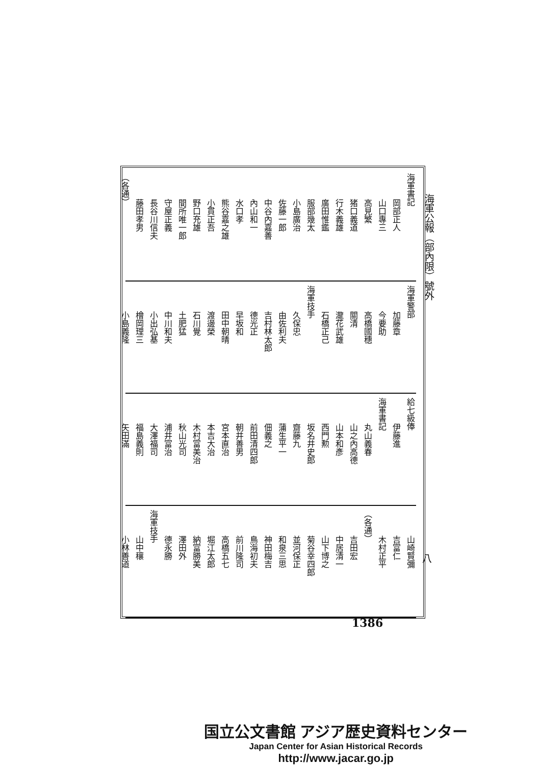海軍公報（部內限）號外
海軍書記
岡部正人
山口專三
高見繁
猪口義道
行木義雄
廣田惟鑑
服部幾太
小島廣治
佐藤一郎
中谷內嘉善
內山和一
水口孝
熊谷嘉之雄
小貫正吾
野口充雄
間所唯一郎
守屋正義
長谷川信夫
藤田孝男
（各通）
海軍警部
加藤章
今要助
高橋國穗
關清
瀧花武雄
石橋正己
海軍技手
久保忠
由佐利夫
吉村林太郎
德光正
早坂和
田中朝晴
渡邊榮
石川覺
土肥猛
中川和夫
小出弘基
檜岡理三
小島義隆
給七級俸
伊藤進
海軍書記
丸山義春
山之內高德
山本和彥
西門勲
坂名井史郎
齋藤九
蒲生平一
佃義之
前田清四郎
朝井善男
宮本直治
本吉大治
木村富美治
秋山光司
浦井富治
大澤福司
福島義則
矢田滿
山崎賢彌
吉富仁
木村正平
（各通）
吉田宏
中居清一
山下博之
菊谷幸四郎
並河保正
和泉三思
神田梅吉
鳥海初夫
前川隆司
高橋五七
堀江太郎
納富勝美
澤田外
德永勝
海軍技手
山中穰
小林善道
八
1386
国立公文書館 アジア歴史資料センター
Japan Center for Asian Historical Records
http://www.jacar.go.jp